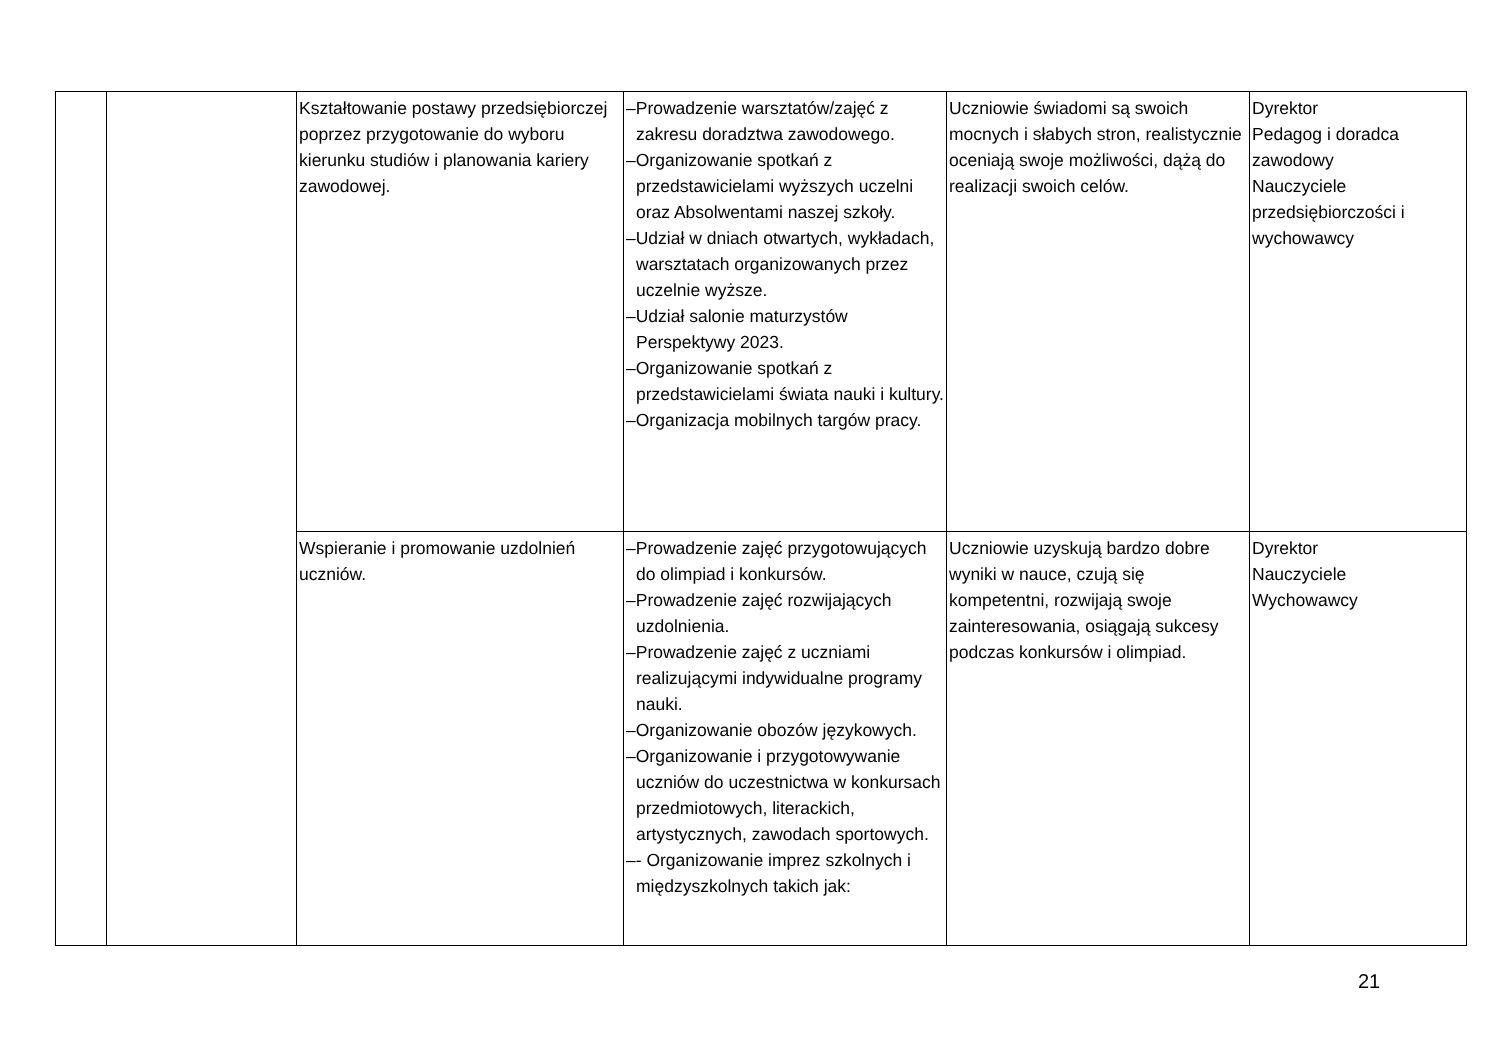| | | Kształtowanie postawy przedsiębiorczej poprzez przygotowanie do wyboru kierunku studiów i planowania kariery zawodowej. | –Prowadzenie warsztatów/zajęć z zakresu doradztwa zawodowego. –Organizowanie spotkań z przedstawicielami wyższych uczelni oraz Absolwentami naszej szkoły. –Udział w dniach otwartych, wykładach, warsztatach organizowanych przez uczelnie wyższe. –Udział salonie maturzystów Perspektywy 2023. –Organizowanie spotkań z przedstawicielami świata nauki i kultury. –Organizacja mobilnych targów pracy. | Uczniowie świadomi są swoich mocnych i słabych stron, realistycznie oceniają swoje możliwości, dążą do realizacji swoich celów. | Dyrektor Pedagog i doradca zawodowy Nauczyciele przedsiębiorczości i wychowawcy |
| | | Wspieranie i promowanie uzdolnień uczniów. | –Prowadzenie zajęć przygotowujących do olimpiad i konkursów. –Prowadzenie zajęć rozwijających uzdolnienia. –Prowadzenie zajęć z uczniami realizującymi indywidualne programy nauki. –Organizowanie obozów językowych. –Organizowanie i przygotowywanie uczniów do uczestnictwa w konkursach przedmiotowych, literackich, artystycznych, zawodach sportowych. –- Organizowanie imprez szkolnych i międzyszkolnych takich jak: | Uczniowie uzyskują bardzo dobre wyniki w nauce, czują się kompetentni, rozwijają swoje zainteresowania, osiągają sukcesy podczas konkursów i olimpiad. | Dyrektor Nauczyciele Wychowawcy |
21